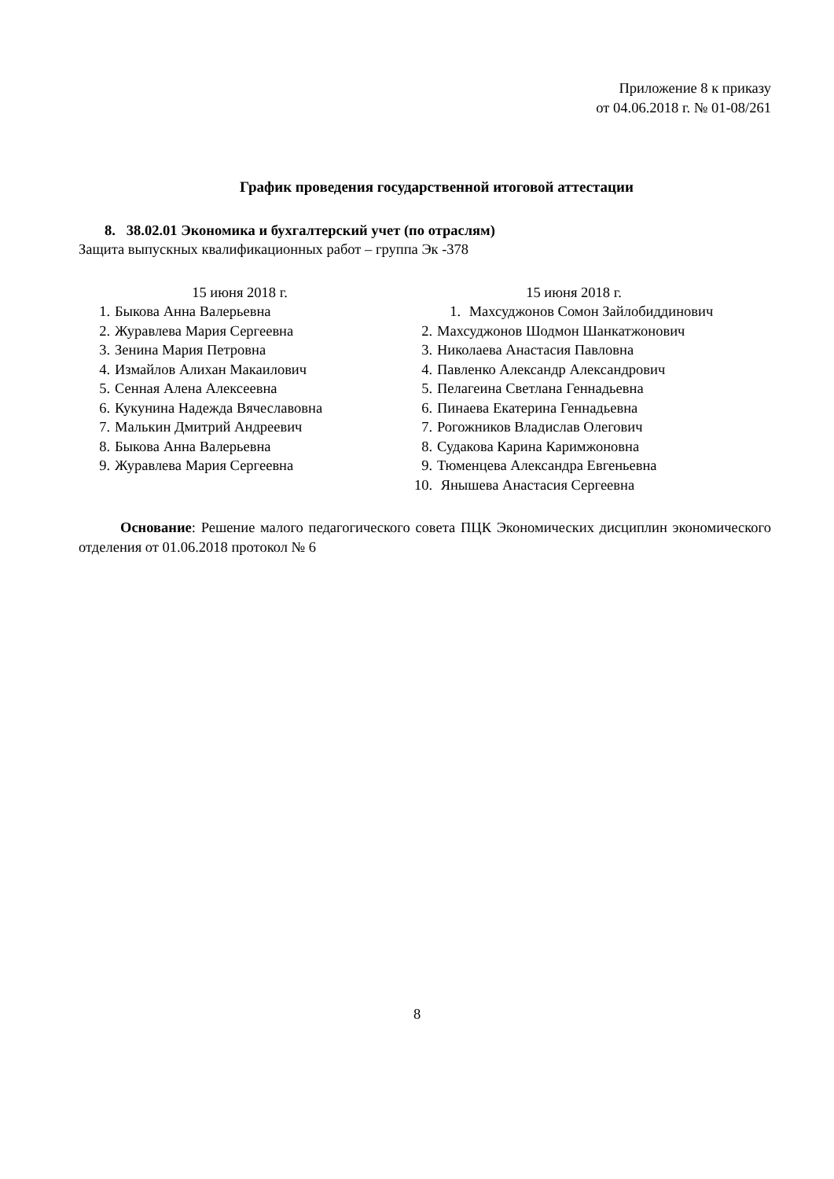Приложение 8 к приказу
от 04.06.2018 г. № 01-08/261
График проведения государственной итоговой аттестации
8. 38.02.01 Экономика и бухгалтерский учет (по отраслям)
Защита выпускных квалификационных работ – группа Эк -378
15 июня 2018 г.
1. Быкова Анна Валерьевна
2. Журавлева Мария Сергеевна
3. Зенина Мария Петровна
4. Измайлов Алихан Макаилович
5. Сенная Алена Алексеевна
6. Кукунина Надежда Вячеславовна
7. Малькин Дмитрий Андреевич
8. Быкова Анна Валерьевна
9. Журавлева Мария Сергеевна
15 июня 2018 г.
1. Махсуджонов Сомон Зайлобиддинович
2. Махсуджонов Шодмон Шанкатжонович
3. Николаева Анастасия Павловна
4. Павленко Александр Александрович
5. Пелагеина Светлана Геннадьевна
6. Пинаева Екатерина Геннадьевна
7. Рогожников Владислав Олегович
8. Судакова Карина Каримжоновна
9. Тюменцева Александра Евгеньевна
10. Янышева Анастасия Сергеевна
Основание: Решение малого педагогического совета ПЦК Экономических дисциплин экономического отделения от 01.06.2018 протокол № 6
8